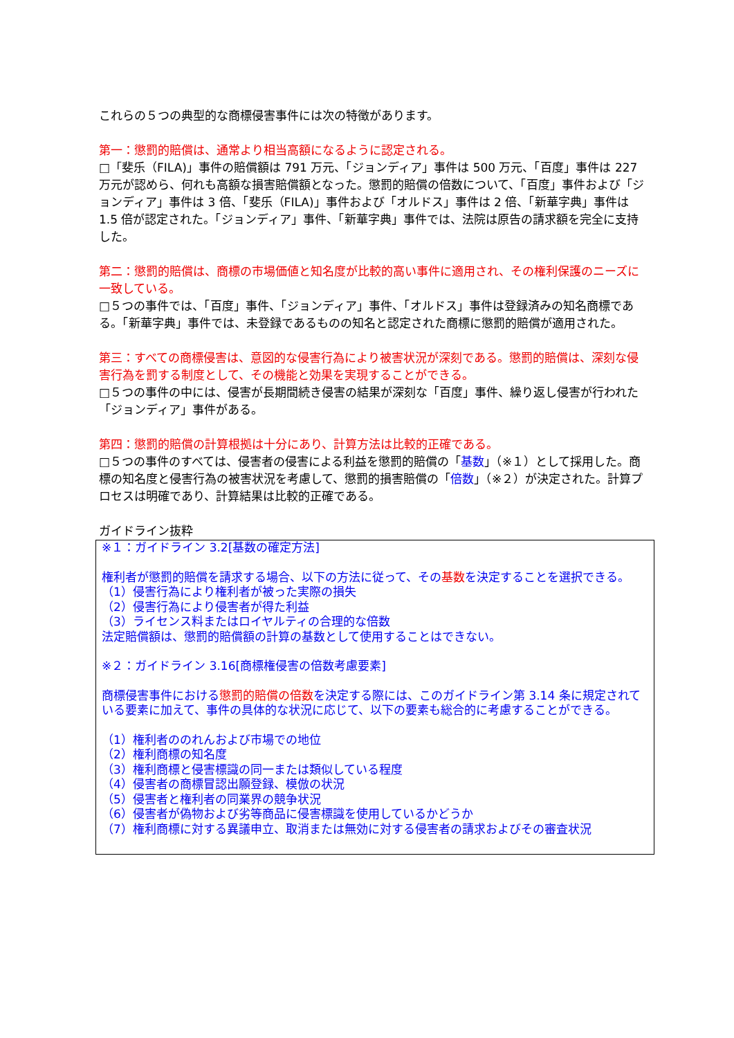これらの５つの典型的な商標侵害事件には次の特徴があります。
第一：懲罰的賠償は、通常より相当高額になるように認定される。
□「斐乐（FILA)」事件の賠償額は 791 万元、「ジョンディア」事件は 500 万元、「百度」事件は 227 万元が認めら、何れも高額な損害賠償額となった。懲罰的賠償の倍数について、「百度」事件および「ジョンディア」事件は 3 倍、「斐乐（FILA)」事件および「オルドス」事件は 2 倍、「新華字典」事件は 1.5 倍が認定された。「ジョンディア」事件、「新華字典」事件では、法院は原告の請求額を完全に支持した。
第二：懲罰的賠償は、商標の市場価値と知名度が比較的高い事件に適用され、その権利保護のニーズに一致している。
□５つの事件では、「百度」事件、「ジョンディア」事件、「オルドス」事件は登録済みの知名商標である。「新華字典」事件では、未登録であるものの知名と認定された商標に懲罰的賠償が適用された。
第三：すべての商標侵害は、意図的な侵害行為により被害状況が深刻である。懲罰的賠償は、深刻な侵害行為を罰する制度として、その機能と効果を実現することができる。
□５つの事件の中には、侵害が長期間続き侵害の結果が深刻な「百度」事件、繰り返し侵害が行われた「ジョンディア」事件がある。
第四：懲罰的賠償の計算根拠は十分にあり、計算方法は比較的正確である。
□５つの事件のすべては、侵害者の侵害による利益を懲罰的賠償の「基数」（※１）として採用した。商標の知名度と侵害行為の被害状況を考慮して、懲罰的損害賠償の「倍数」（※２）が決定された。計算プロセスは明確であり、計算結果は比較的正確である。
ガイドライン抜粋
※１：ガイドライン 3.2[基数の確定方法]
権利者が懲罰的賠償を請求する場合、以下の方法に従って、その基数を決定することを選択できる。
（1）侵害行為により権利者が被った実際の損失
（2）侵害行為により侵害者が得た利益
（3）ライセンス料またはロイヤルティの合理的な倍数
法定賠償額は、懲罰的賠償額の計算の基数として使用することはできない。
※２：ガイドライン 3.16[商標権侵害の倍数考慮要素]
商標侵害事件における懲罰的賠償の倍数を決定する際には、このガイドライン第 3.14 条に規定されている要素に加えて、事件の具体的な状況に応じて、以下の要素も総合的に考慮することができる。
（1）権利者ののれんおよび市場での地位
（2）権利商標の知名度
（3）権利商標と侵害標識の同一または類似している程度
（4）侵害者の商標冒認出願登録、模倣の状況
（5）侵害者と権利者の同業界の競争状況
（6）侵害者が偽物および劣等商品に侵害標識を使用しているかどうか
（7）権利商標に対する異議申立、取消または無効に対する侵害者の請求およびその審査状況